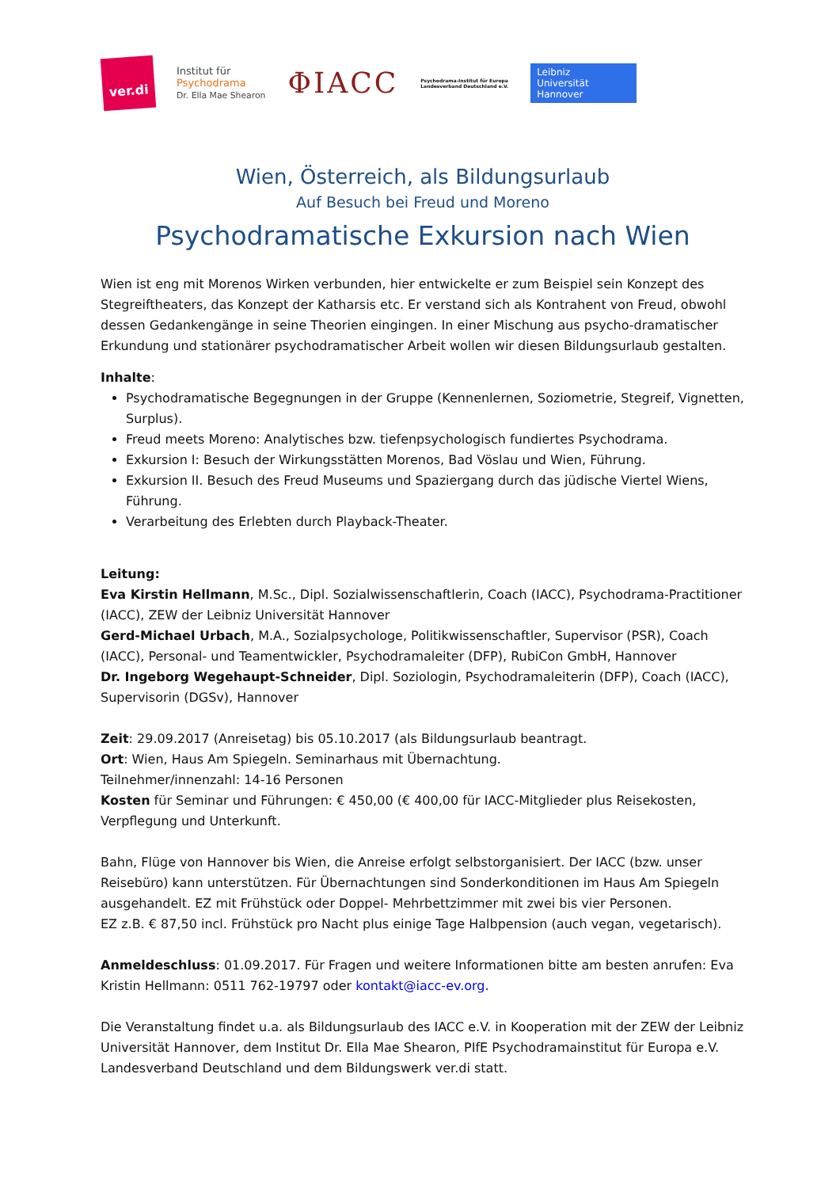ver.di
Institut für
Psychodrama
Dr. Ella Mae Shearon
ΦIACC
Psychodrama-Institut für Europa
Landesverband Deutschland e.V.
Leibniz
Universität
Hannover
Wien, Österreich, als Bildungsurlaub
Auf Besuch bei Freud und Moreno
Psychodramatische Exkursion nach Wien
Wien ist eng mit Morenos Wirken verbunden, hier entwickelte er zum Beispiel sein Konzept des Stegreiftheaters, das Konzept der Katharsis etc. Er verstand sich als Kontrahent von Freud, obwohl dessen Gedankengänge in seine Theorien eingingen. In einer Mischung aus psycho-dramatischer Erkundung und stationärer psychodramatischer Arbeit wollen wir diesen Bildungsurlaub gestalten.
Inhalte:
Psychodramatische Begegnungen in der Gruppe (Kennenlernen, Soziometrie, Stegreif, Vignetten, Surplus).
Freud meets Moreno: Analytisches bzw. tiefenpsychologisch fundiertes Psychodrama.
Exkursion I: Besuch der Wirkungsstätten Morenos, Bad Vöslau und Wien, Führung.
Exkursion II. Besuch des Freud Museums und Spaziergang durch das jüdische Viertel Wiens, Führung.
Verarbeitung des Erlebten durch Playback-Theater.
Leitung:
Eva Kirstin Hellmann, M.Sc., Dipl. Sozialwissenschaftlerin, Coach (IACC), Psychodrama-Practitioner (IACC), ZEW der Leibniz Universität Hannover
Gerd-Michael Urbach, M.A., Sozialpsychologe, Politikwissenschaftler, Supervisor (PSR), Coach (IACC), Personal- und Teamentwickler, Psychodramaleiter (DFP), RubiCon GmbH, Hannover
Dr. Ingeborg Wegehaupt-Schneider, Dipl. Soziologin, Psychodramaleiterin (DFP), Coach (IACC), Supervisorin (DGSv), Hannover
Zeit: 29.09.2017 (Anreisetag) bis 05.10.2017 (als Bildungsurlaub beantragt.
Ort: Wien, Haus Am Spiegeln. Seminarhaus mit Übernachtung.
Teilnehmer/innenzahl: 14-16 Personen
Kosten für Seminar und Führungen: € 450,00 (€ 400,00 für IACC-Mitglieder plus Reisekosten, Verpflegung und Unterkunft.
Bahn, Flüge von Hannover bis Wien, die Anreise erfolgt selbstorganisiert. Der IACC (bzw. unser Reisebüro) kann unterstützen. Für Übernachtungen sind Sonderkonditionen im Haus Am Spiegeln ausgehandelt. EZ mit Frühstück oder Doppel- Mehrbettzimmer mit zwei bis vier Personen.
EZ z.B. € 87,50 incl. Frühstück pro Nacht plus einige Tage Halbpension (auch vegan, vegetarisch).
Anmeldeschluss: 01.09.2017. Für Fragen und weitere Informationen bitte am besten anrufen: Eva Kristin Hellmann: 0511 762-19797 oder kontakt@iacc-ev.org.
Die Veranstaltung findet u.a. als Bildungsurlaub des IACC e.V. in Kooperation mit der ZEW der Leibniz Universität Hannover, dem Institut Dr. Ella Mae Shearon, PIfE Psychodramainstitut für Europa e.V. Landesverband Deutschland und dem Bildungswerk ver.di statt.